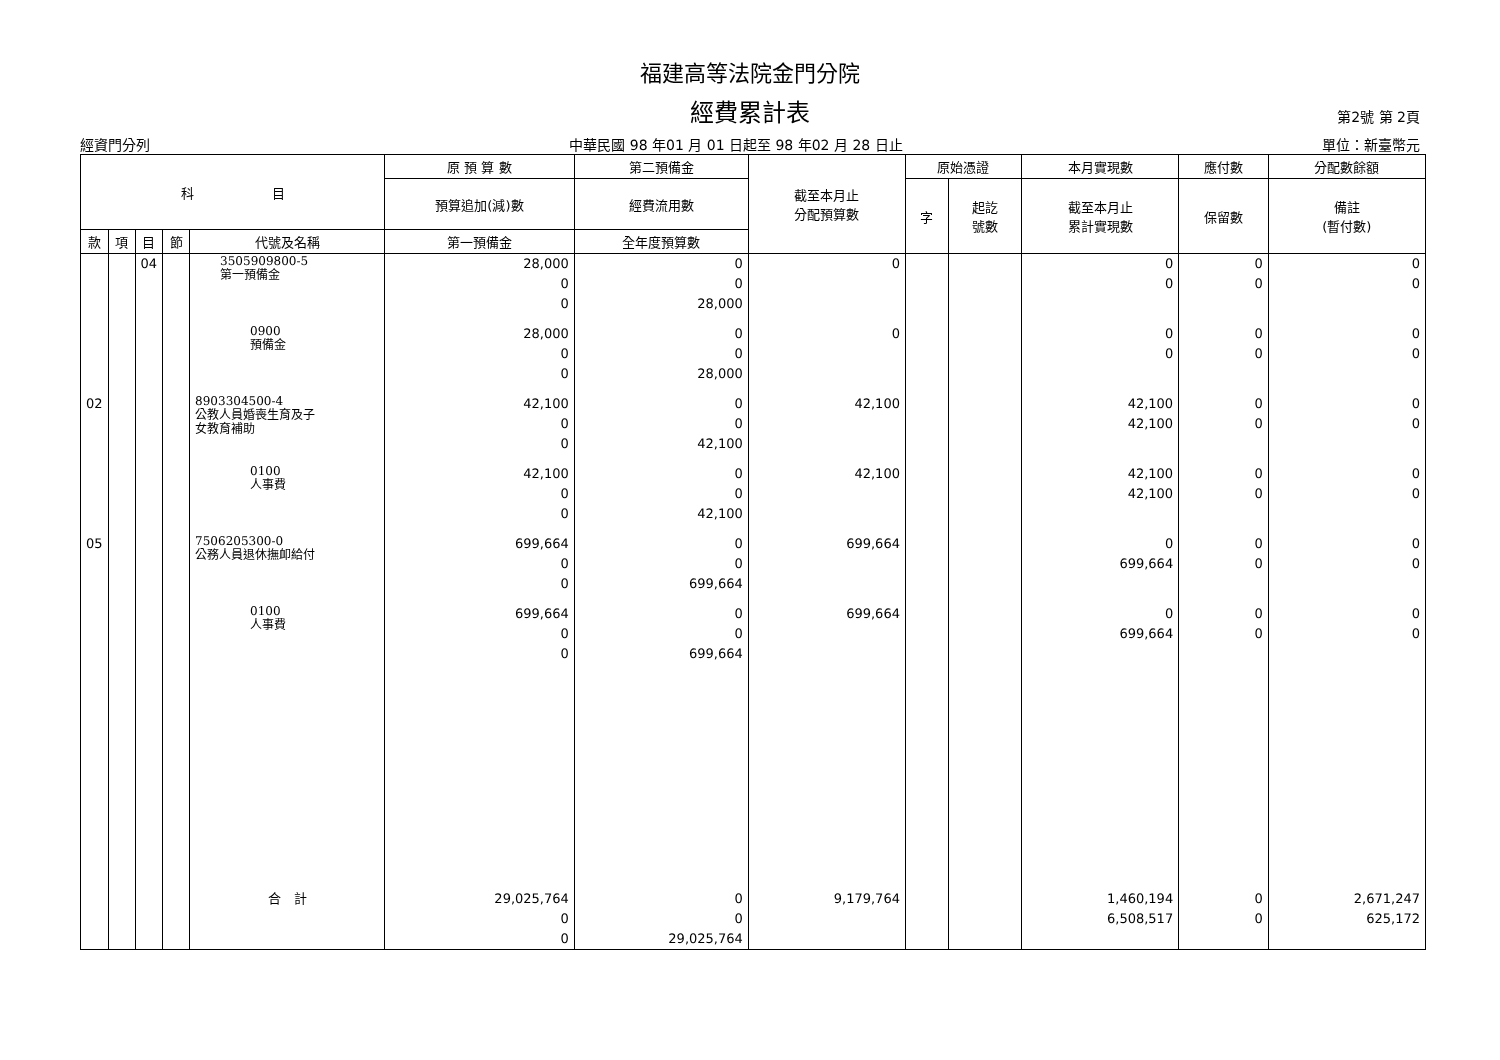福建高等法院金門分院
經費累計表
第2號 第 2頁
經資門分列 中華民國 98 年01 月 01 日起至 98 年02 月 28 日止 單位：新臺幣元
| 科 目 | | | | | 原 預 算 數 | 第二預備金 | 截至本月止 分配預算數 | 原始憑證 | | 本月實現數 | 應付數 | 分配數餘額 |
| --- | --- | --- | --- | --- | --- | --- | --- | --- | --- | --- | --- | --- |
| | | | | | 預算追加(減)數 | 經費流用數 | | 字 | 起訖 號數 | 截至本月止 累計實現數 | 保留數 | 備註 (暫付數) |
| 款 | 項 | 目 | 節 | 代號及名稱 | 第一預備金 | 全年度預算數 | | | | | | |
| | | 04 | | 3505909800-5 第一預備金 | 28,000 0 0 | 0 0 28,000 | 0 | | | 0 0 | 0 0 | 0 0 |
| | | | | 0900 預備金 | 28,000 0 0 | 0 0 28,000 | 0 | | | 0 0 | 0 0 | 0 0 |
| 02 | | | | 8903304500-4 公教人員婚喪生育及子 女教育補助 | 42,100 0 0 | 0 0 42,100 | 42,100 | | | 42,100 42,100 | 0 0 | 0 0 |
| | | | | 0100 人事費 | 42,100 0 0 | 0 0 42,100 | 42,100 | | | 42,100 42,100 | 0 0 | 0 0 |
| 05 | | | | 7506205300-0 公務人員退休撫卹給付 | 699,664 0 0 | 0 0 699,664 | 699,664 | | | 0 699,664 | 0 0 | 0 0 |
| | | | | 0100 人事費 | 699,664 0 0 | 0 0 699,664 | 699,664 | | | 0 699,664 | 0 0 | 0 0 |
| | | | | 合 計 | 29,025,764 0 0 | 0 0 29,025,764 | 9,179,764 | | | 1,460,194 6,508,517 | 0 0 | 2,671,247 625,172 |